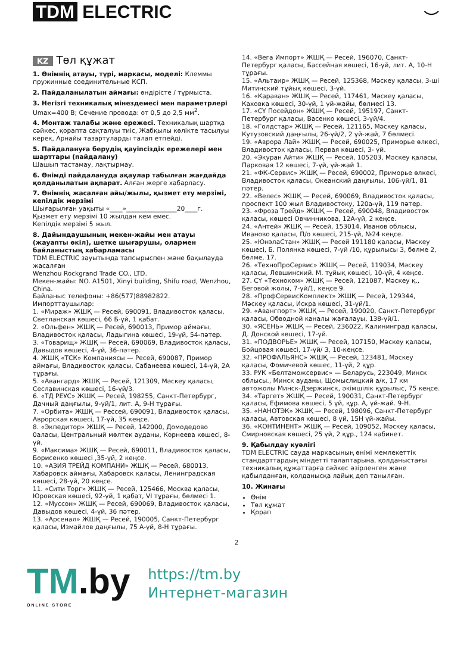TDM ELECTRIC ⌣
KZ Төл құжат
1. Өнімнің атауы, түрі, маркасы, моделі: Клеммы пружинные соединительные КСП.
2. Пайдаланылатын аймағы: өндірісте / тұрмыста.
3. Негізгі техникалық мінездемесі мен параметрлері
Umax=400 В; Сечение провода: от 0,5 до 2,5 мм<sup>2</sup>.
4. Монтаж талабы және ережесі. Техникалық шартқа сәйкес, қорапта сақталуы тиіс, Жабқылы көлікте тасылуы керек, Арнайы тазартуларды талап етпейді.
5. Пайдалануға берудің қауіпсіздік ережелері мен шарттары (пайдалану)
Шашып тастамау, лақтырмау.
6. Өнімді пайдалануда ақаулар табылған жағдайда қолданылатын ақпарат. Алған жерге хабарласу.
7. Өнімнің жасалған айы/жылы, қызмет ету мерзімі, кепілдік мерзімі
Шығарылған уақыты «____»________________20____г.
Қызмет ету мерзімі 10 жылдан кем емес.
Кепілдік мерзімі 5 жыл.
8. Дайындаушының мекен-жайы мен атауы (жауапты өкіл), шетке шығарушы, олармен байланыстың хабарламасы
TDM ELECTRIC зауытында тапсырыспен және бақылауда жасалған
Wenzhou Rockgrand Trade CO., LTD.
Мекен-жайы: NO. A1501, Xinyi building, Shifu road, Wenzhou, China.
Байланыс телефоны: +86(577)88982822.
Импорттаушылар:
1. «Мираж» ЖШҚ — Ресей, 690091, Владивосток қаласы, Светланская көшесі, 66 Б-үй, 1 қабат.
2. «Ольфен» ЖШҚ — Ресей, 690013, Примор аймағы, Владивосток қаласы, Ладыгина көшесі, 19-үй, 54-пәтер.
3. «Товарищ» ЖШҚ — Ресей, 690069, Владивосток қаласы, Давыдов көшесі, 4-үй, 36-пәтер.
4. ЖШҚ «ТСК» Компаниясы — Ресей, 690087, Примор аймағы, Владивосток қаласы, Сабанеева көшесі, 14-үй, 2А тұрағы.
5. «Авангард» ЖШҚ — Ресей, 121309, Мәскеу қаласы, Сеславинская көшесі, 16-үй/3.
6. «ТД РЕУС» ЖШҚ — Ресей, 198255, Санкт-Петербург, Дачный даңғылы, 9-үй/1, лит. А, 9-Н тұрағы.
7. «Орбита» ЖШҚ — Рессей, 690091, Владивосток қаласы, Аврорская көшесі, 17-үй, 35 кеңсе.
8. «Экпедитор» ЖШҚ — Ресей, 142000, Домодедово 0аласы, Центральный мөлтек ауданы, Корнеева көшесі, 8-үй.
9. «Максима» ЖШҚ — Ресей, 690011, Владивосток қаласы, Борисенко көшесі ,35-үй, 2 кеңсе.
10. «АЗИЯ ТРЕЙД КОМПАНИ» ЖШҚ — Ресей, 680013, Хабаровск аймағы, Хабаровск қаласы, Ленинградская көшесі, 28-үй, 20 кеңсе.
11. «Сити Торг» ЖШҚ — Ресей, 125466, Москва қаласы, Юровская көшесі, 92-үй, 1 қабат, VI тұрағы, бөлмесі 1.
12. «Муссон» ЖШҚ — Ресей, 690069, Владивосток қаласы, Давыдов көшесі, 4-үй, 36 пәтер.
13. «Арсенал» ЖШҚ — Ресей, 190005, Санкт-Петербург қаласы, Измайлов даңғылы, 75 А-үй, 8-Н тұрағы.
14. «Вега Импорт» ЖШҚ — Ресей, 196070, Санкт-Петербург қаласы, Бассейная көшесі, 16-үй, лит. А, 10-Н тұрағы.
15. «Альтаир» ЖШҚ — Ресей, 125368, Мәскеу қаласы, 3-ші Митинский тұйық көшесі, 3-үй.
16. «Караван» ЖШҚ — Ресей, 117461, Мәскеу қаласы, Каховка көшесі, 30-үй, 1 үй-жайы, бөлмесі 13.
17. «СҮ Посейдон» ЖШҚ — Ресей, 195197, Санкт-Петербург қаласы, Васенко көшесі, 3-үй/4.
18. «Голдстар» ЖШҚ — Ресей, 121165, Мәскеу қаласы, Кутузовский даңғылы, 26-үй/2, 2 үй-жай, 7 бөлмесі.
19. «Аврора Лай» ЖШҚ — Ресей, 690025, Приморье өлкесі, Владивосток қаласы, Первая көшесі, 3- үй.
20. «Экуран Айти» ЖШҚ — Ресей, 105203, Мәскеу қаласы, Парковая 12 көшесі, 7-үй, үй-жай 1.
21. «ФК-Сервис» ЖШҚ — Ресей, 690002, Приморье өлкесі, Владивосток қаласы, Океанский даңғылы, 106-үй/1, 81 пәтер.
22. «Велес» ЖШҚ — Ресей, 690069, Владивосток қаласы, проспект 100 жыл Владивостоку, 120а-үй, 119 пәтер.
23. «Фроза Трейд» ЖШҚ — Ресей, 690048, Владивосток қаласы, көшесі Овчинникова, 12А-үй, 2 кеңсе.
24. «Антей» ЖШҚ — Ресей, 153014, Иванов облысы, Иваново қаласы, П/о көшесі, 215-үй, №24 кеңсе.
25. «ЮнэлаСтан» ЖШҚ — Ресей 191180 қаласы, Мәскеу көшесі, Б. Полянка көшесі, 7-үй /10, құрылысы 3, бөлме 2, бөлме, 17.
26. «ТехноПроСервис» ЖШҚ — Ресей, 119034, Мәскеу қаласы, Левшинский. М. тұйық көшесі, 10-үй, 4 кеңсе.
27. СҮ «Техноком» ЖШҚ — Ресей, 121087, Мәскеу қ., Беговой жолы, 7-үй/1, кеңсе 9.
28. «ПрофСервисКомплект» ЖШҚ — Ресей, 129344, Мәскеу қаласы, Искра көшесі, 31-үй/1.
29. «Авангпорт» ЖШҚ — Ресей, 190020, Санкт-Петербург қаласы, Обводной каналы жағалауы, 138-үй/1.
30. «ЯСЕНЬ» ЖШҚ — Ресей, 236022, Калининград қаласы, Д. Донской көшесі, 17-үй.
31. «ПОДВОРЬЕ» ЖШҚ — Ресей, 107150, Мәскеу қаласы, Бойцовая көшесі, 17-үй/ 3, 10-кеңсе.
32. «ПРОФАЛЬЯНС» ЖШҚ — Ресей, 123481, Мәскеу қаласы, Фомичевой көшес, 11-үй, 2 құр.
33. РУК «Белтаможсервис» — Беларусь, 223049, Минск облысы., Минск ауданы, Щомыслицкий а/к, 17 км автожолы Минск-Дзержинск, әкімшілік құрылыс, 75 кеңсе.
34. «Таргет» ЖШҚ — Ресей, 190031, Санкт-Петербург қаласы, Ефимова көшесі, 5 үй, құр. А, үй-жай. 9-Н.
35. «НАНОТЭК» ЖШҚ — Ресей, 198096, Санкт-Петербург қаласы, Автовская көшесі, 8 үй, 15Н үй-жайы.
36. «КОНТИНЕНТ» ЖШҚ — Ресей, 109052, Мәскеу қаласы, Смирновская көшесі, 25 үй, 2 құр., 124 кабинет.
9. Қабылдау куәлігі
TDM ELECTRIC сауда маркасының өнімі мемлекеттік стандарттардың міндетті талаптарына, қолданыстағы техникалық құжаттарға сәйкес әзірленген және қабылданған, қолданысқа лайық деп танылған.
10. Жинағы
Өнім
Төл құжат
Қорап
2
TM.by
ONLINE STORE
https://tm.by
Интернет-магазин